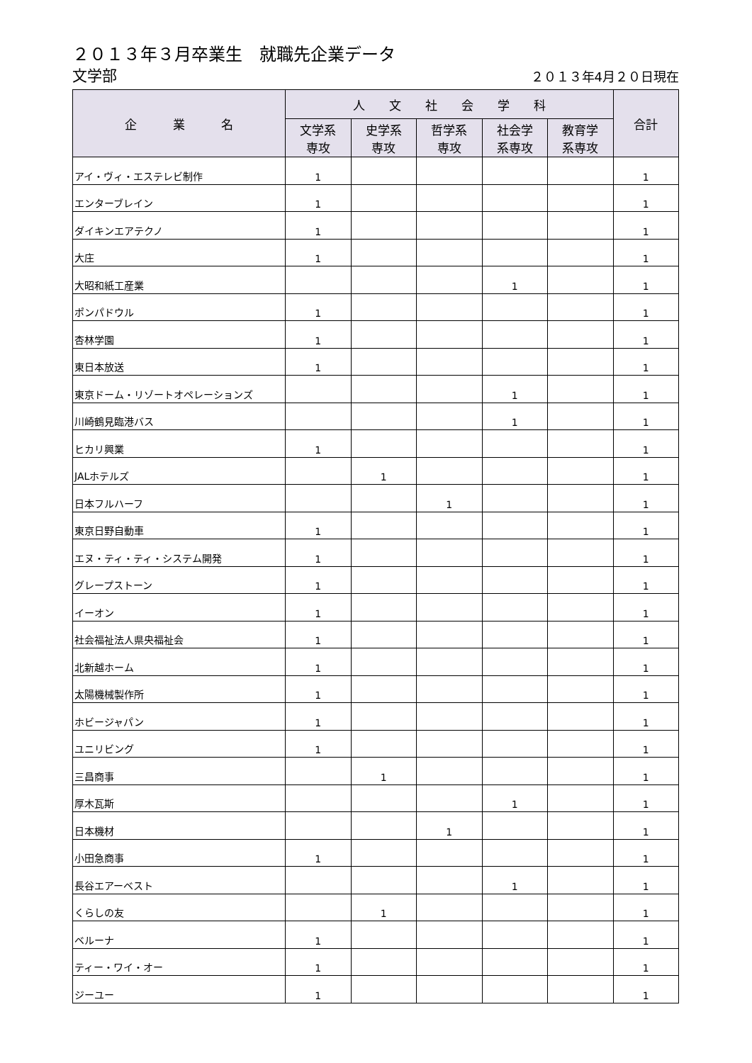２０１３年３月卒業生　就職先企業データ
文学部 ２０１３年4月２０日現在
| 企 業 名 | 人 文 社 会 学 科 | | | | | 合計 |
| --- | --- | --- | --- | --- | --- | --- |
| | 文学系 専攻 | 史学系 専攻 | 哲学系 専攻 | 社会学 系専攻 | 教育学 系専攻 | |
| アイ・ヴィ・エステレビ制作 | 1 | | | | | 1 |
| エンターブレイン | 1 | | | | | 1 |
| ダイキンエアテクノ | 1 | | | | | 1 |
| 大庄 | 1 | | | | | 1 |
| 大昭和紙工産業 | | | | 1 | | 1 |
| ポンパドウル | 1 | | | | | 1 |
| 杏林学園 | 1 | | | | | 1 |
| 東日本放送 | 1 | | | | | 1 |
| 東京ドーム・リゾートオペレーションズ | | | | 1 | | 1 |
| 川崎鶴見臨港バス | | | | 1 | | 1 |
| ヒカリ興業 | 1 | | | | | 1 |
| JALホテルズ | | 1 | | | | 1 |
| 日本フルハーフ | | | 1 | | | 1 |
| 東京日野自動車 | 1 | | | | | 1 |
| エヌ・ティ・ティ・システム開発 | 1 | | | | | 1 |
| グレープストーン | 1 | | | | | 1 |
| イーオン | 1 | | | | | 1 |
| 社会福祉法人県央福祉会 | 1 | | | | | 1 |
| 北新越ホーム | 1 | | | | | 1 |
| 太陽機械製作所 | 1 | | | | | 1 |
| ホビージャパン | 1 | | | | | 1 |
| ユニリビング | 1 | | | | | 1 |
| 三昌商事 | | 1 | | | | 1 |
| 厚木瓦斯 | | | | 1 | | 1 |
| 日本機材 | | | 1 | | | 1 |
| 小田急商事 | 1 | | | | | 1 |
| 長谷エアーベスト | | | | 1 | | 1 |
| くらしの友 | | 1 | | | | 1 |
| ベルーナ | 1 | | | | | 1 |
| ティー・ワイ・オー | 1 | | | | | 1 |
| ジーユー | 1 | | | | | 1 |